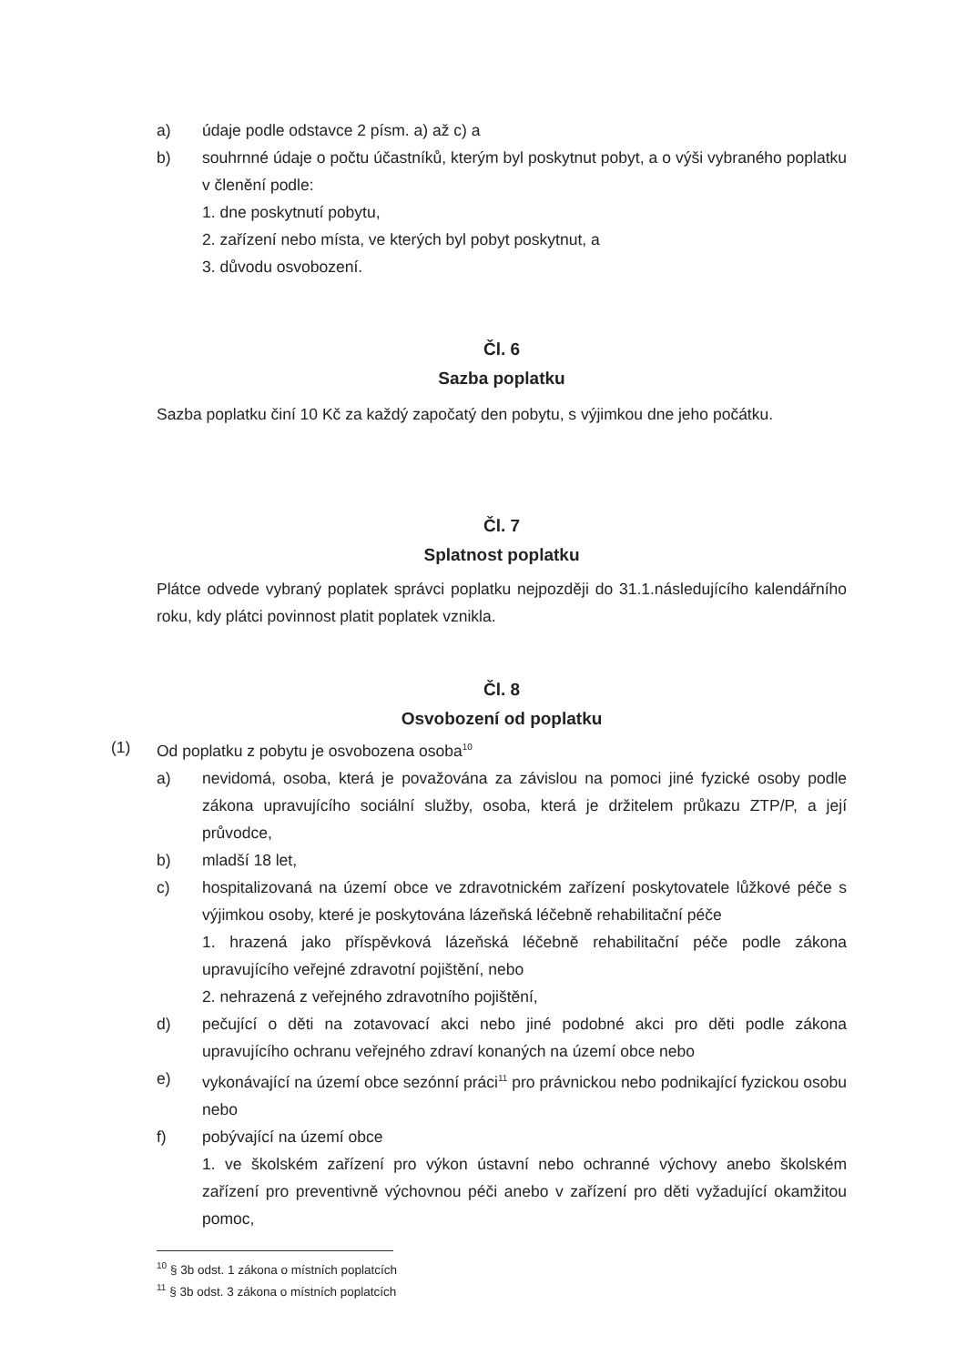a) údaje podle odstavce 2 písm. a) až c) a
b) souhrnné údaje o počtu účastníků, kterým byl poskytnut pobyt, a o výši vybraného poplatku v členění podle:
1. dne poskytnutí pobytu,
2. zařízení nebo místa, ve kterých byl pobyt poskytnut, a
3. důvodu osvobození.
Čl. 6
Sazba poplatku
Sazba poplatku činí 10 Kč za každý započatý den pobytu, s výjimkou dne jeho počátku.
Čl. 7
Splatnost poplatku
Plátce odvede vybraný poplatek správci poplatku nejpozději do 31.1.následujícího kalendářního roku, kdy plátci povinnost platit poplatek vznikla.
Čl. 8
Osvobození od poplatku
(1) Od poplatku z pobytu je osvobozena osoba<sup>10</sup>
a) nevidomá, osoba, která je považována za závislou na pomoci jiné fyzické osoby podle zákona upravujícího sociální služby, osoba, která je držitelem průkazu ZTP/P, a její průvodce,
b) mladší 18 let,
c) hospitalizovaná na území obce ve zdravotnickém zařízení poskytovatele lůžkové péče s výjimkou osoby, které je poskytována lázeňská léčebně rehabilitační péče
1. hrazená jako příspěvková lázeňská léčebně rehabilitační péče podle zákona upravujícího veřejné zdravotní pojištění, nebo
2. nehrazená z veřejného zdravotního pojištění,
d) pečující o děti na zotavovací akci nebo jiné podobné akci pro děti podle zákona upravujícího ochranu veřejného zdraví konaných na území obce nebo
e) vykonávající na území obce sezónní práci<sup>11</sup> pro právnickou nebo podnikající fyzickou osobu nebo
f) pobývající na území obce
1. ve školském zařízení pro výkon ústavní nebo ochranné výchovy anebo školském zařízení pro preventivně výchovnou péči anebo v zařízení pro děti vyžadující okamžitou pomoc,
<sup>10</sup> § 3b odst. 1 zákona o místních poplatcích
<sup>11</sup> § 3b odst. 3 zákona o místních poplatcích